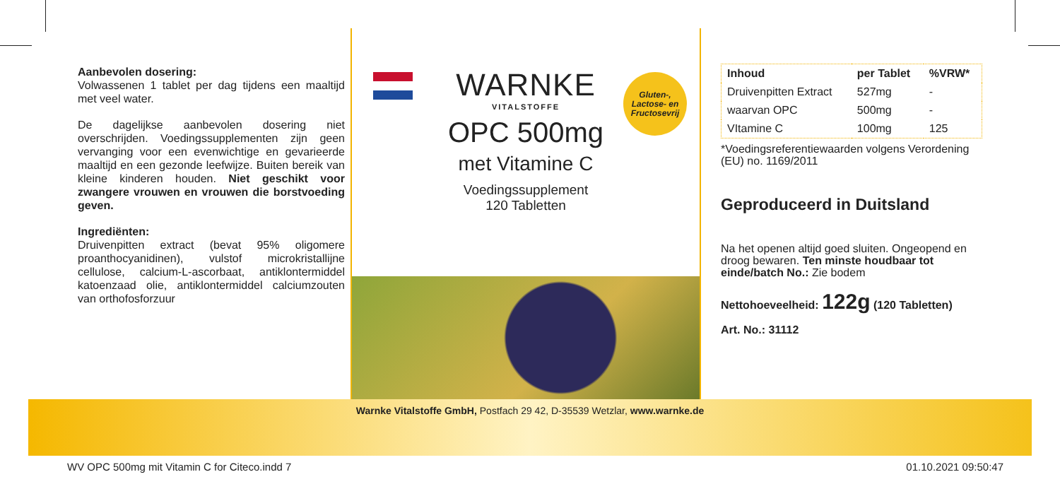Aanbevolen dosering:
Volwassenen 1 tablet per dag tijdens een maaltijd met veel water.
De dagelijkse aanbevolen dosering niet overschrijden. Voedingssupplementen zijn geen vervanging voor een evenwichtige en gevarieerde maaltijd en een gezonde leefwijze. Buiten bereik van kleine kinderen houden. Niet geschikt voor zwangere vrouwen en vrouwen die borstvoeding geven.
Ingrediënten:
Druivenpitten extract (bevat 95% oligomere proanthocyanidinen), vulstof microkristallijne cellulose, calcium-L-ascorbaat, antiklontermiddel katoenzaad olie, antiklontermiddel calciumzouten van orthofosforzuur
Gluten-,
Lactose- en
Fructosevrij
WARNKE
VITALSTOFFE
OPC 500mg
met Vitamine C
Voedingssupplement
120 Tabletten
| Inhoud | per Tablet | %VRW* |
| --- | --- | --- |
| Druivenpitten Extract | 527mg | - |
| waarvan OPC | 500mg | - |
| VItamine C | 100mg | 125 |
*Voedingsreferentiewaarden volgens Verordening (EU) no. 1169/2011
Geproduceerd in Duitsland
Na het openen altijd goed sluiten. Ongeopend en droog bewaren. Ten minste houdbaar tot einde/batch No.: Zie bodem
Nettohoeveelheid: 122g (120 Tabletten)
Art. No.: 31112
Warnke Vitalstoffe GmbH, Postfach 29 42, D-35539 Wetzlar, www.warnke.de
WV OPC 500mg mit Vitamin C for Citeco.indd 7 01.10.2021 09:50:47